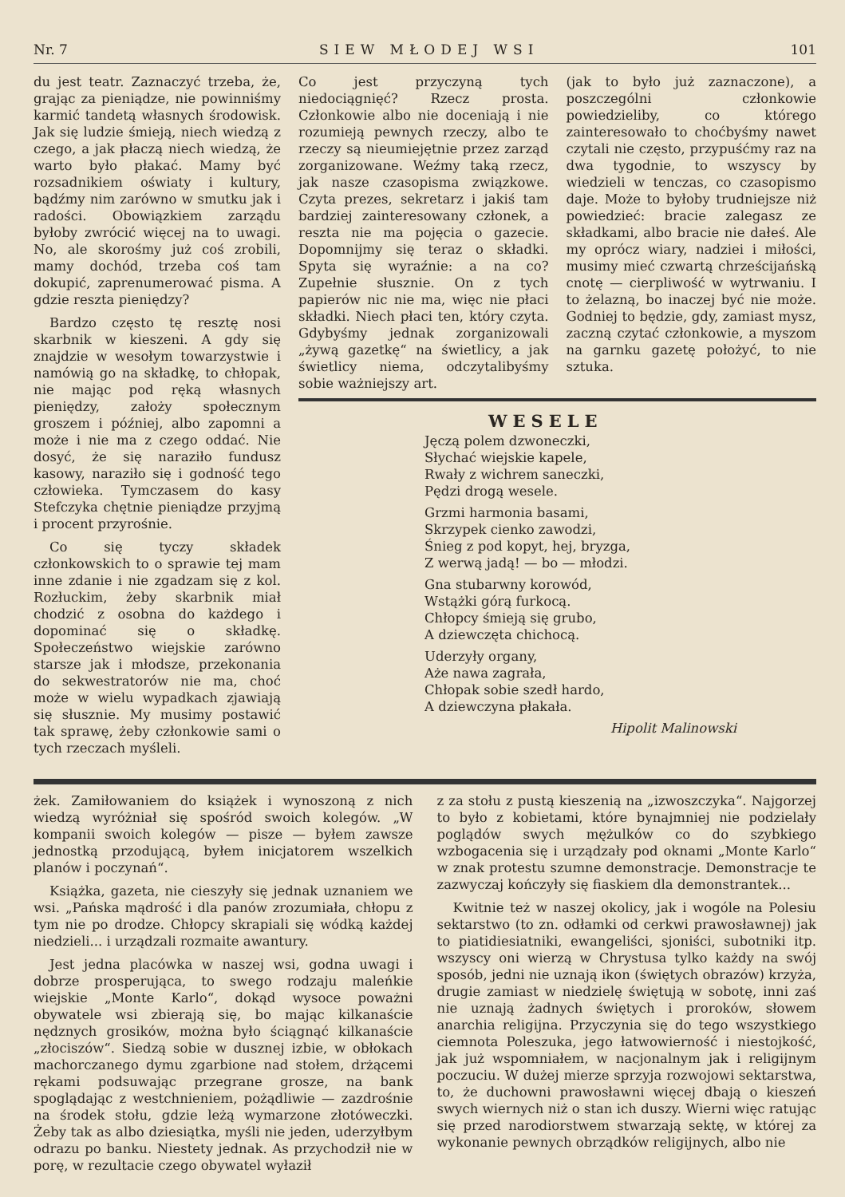Nr. 7 SIEW MŁODEJ WSI 101
du jest teatr. Zaznaczyć trzeba, że, grając za pieniądze, nie powinniśmy karmić tandetą własnych środowisk. Jak się ludzie śmieją, niech wiedzą z czego, a jak płaczą niech wiedzą, że warto było płakać. Mamy być rozsadnikiem oświaty i kultury, bądźmy nim zarówno w smutku jak i radości. Obowiązkiem zarządu byłoby zwrócić więcej na to uwagi. No, ale skorośmy już coś zrobili, mamy dochód, trzeba coś tam dokupić, zaprenumerować pisma. A gdzie reszta pieniędzy?
Bardzo często tę resztę nosi skarbnik w kieszeni. A gdy się znajdzie w wesołym towarzystwie i namówią go na składkę, to chłopak, nie mając pod ręką własnych pieniędzy, założy społecznym groszem i później, albo zapomni a może i nie ma z czego oddać. Nie dosyć, że się naraziło fundusz kasowy, naraziło się i godność tego człowieka. Tymczasem do kasy Stefczyka chętnie pieniądze przyjmą i procent przyrośnie.
Co się tyczy składek członkowskich to o sprawie tej mam inne zdanie i nie zgadzam się z kol. Rozłuckim, żeby skarbnik miał chodzić z osobna do każdego i dopominać się o składkę. Społeczeństwo wiejskie zarówno starsze jak i młodsze, przekonania do sekwestratorów nie ma, choć może w wielu wypadkach zjawiają się słusznie. My musimy postawić tak sprawę, żeby członkowie sami o tych rzeczach myśleli.
Co jest przyczyną tych niedociągnięć? Rzecz prosta. Członkowie albo nie doceniają i nie rozumieją pewnych rzeczy, albo te rzeczy są nieumiejętnie przez zarząd zorganizowane. Weźmy taką rzecz, jak nasze czasopisma związkowe. Czyta prezes, sekretarz i jakiś tam bardziej zainteresowany członek, a reszta nie ma pojęcia o gazecie. Dopomnijmy się teraz o składki. Spyta się wyraźnie: a na co? Zupełnie słusznie. On z tych papierów nic nie ma, więc nie płaci składki. Niech płaci ten, który czyta. Gdybyśmy jednak zorganizowali „żywą gazetkę“ na świetlicy, a jak świetlicy niema, odczytalibyśmy sobie ważniejszy art.
(jak to było już zaznaczone), a poszczególni członkowie powiedzieliby, co którego zainteresowało to choćbyśmy nawet czytali nie często, przypuśćmy raz na dwa tygodnie, to wszyscy by wiedzieli w tenczas, co czasopismo daje. Może to byłoby trudniejsze niż powiedzieć: bracie zalegasz ze składkami, albo bracie nie dałeś. Ale my oprócz wiary, nadziei i miłości, musimy mieć czwartą chrześcijańską cnotę — cierpliwość w wytrwaniu. I to żelazną, bo inaczej być nie może. Godniej to będzie, gdy, zamiast mysz, zaczną czytać członkowie, a myszom na garnku gazetę położyć, to nie sztuka.
WESELE
Jęczą polem dzwoneczki,
Słychać wiejskie kapele,
Rwały z wichrem saneczki,
Pędzi drogą wesele.
Grzmi harmonia basami,
Skrzypek cienko zawodzi,
Śnieg z pod kopyt, hej, bryzga,
Z werwą jadą! — bo — młodzi.
Gna stubarwny korowód,
Wstążki górą furkocą.
Chłopcy śmieją się grubo,
A dziewczęta chichocą.
Uderzyły organy,
Aże nawa zagrała,
Chłopak sobie szedł hardo,
A dziewczyna płakała.
Hipolit Malinowski
żek. Zamiłowaniem do książek i wynoszoną z nich wiedzą wyróżniał się spośród swoich kolegów. „W kompanii swoich kolegów — pisze — byłem zawsze jednostką przodującą, byłem inicjatorem wszelkich planów i poczynań“.
Książka, gazeta, nie cieszyły się jednak uznaniem we wsi. „Pańska mądrość i dla panów zrozumiała, chłopu z tym nie po drodze. Chłopcy skrapiali się wódką każdej niedzieli... i urządzali rozmaite awantury.
Jest jedna placówka w naszej wsi, godna uwagi i dobrze prosperująca, to swego rodzaju maleńkie wiejskie „Monte Karlo“, dokąd wysoce poważni obywatele wsi zbierają się, bo mając kilkanaście nędznych grosików, można było ściągnąć kilkanaście „złociszów“. Siedzą sobie w dusznej izbie, w obłokach machorczanego dymu zgarbione nad stołem, drżącemi rękami podsuwając przegrane grosze, na bank spoglądając z westchnieniem, pożądliwie — zazdrośnie na środek stołu, gdzie leżą wymarzone złotóweczki. Żeby tak as albo dziesiątka, myśli nie jeden, uderzyłbym odrazu po banku. Niestety jednak. As przychodził nie w porę, w rezultacie czego obywatel wyłaził
z za stołu z pustą kieszenią na „izwoszczyka“. Najgorzej to było z kobietami, które bynajmniej nie podzielały poglądów swych mężulków co do szybkiego wzbogacenia się i urządzały pod oknami „Monte Karlo“ w znak protestu szumne demonstracje. Demonstracje te zazwyczaj kończyły się fiaskiem dla demonstrantek...
Kwitnie też w naszej okolicy, jak i wogóle na Polesiu sektarstwo (to zn. odłamki od cerkwi prawosławnej) jak to piatidiesiatniki, ewangeliści, sjoniści, subotniki itp. wszyscy oni wierzą w Chrystusa tylko każdy na swój sposób, jedni nie uznają ikon (świętych obrazów) krzyża, drugie zamiast w niedzielę świętują w sobotę, inni zaś nie uznają żadnych świętych i proroków, słowem anarchia religijna. Przyczynia się do tego wszystkiego ciemnota Poleszuka, jego łatwowierność i niestojkość, jak już wspomniałem, w nacjonalnym jak i religijnym poczuciu. W dużej mierze sprzyja rozwojowi sektarstwa, to, że duchowni prawosławni więcej dbają o kieszeń swych wiernych niż o stan ich duszy. Wierni więc ratując się przed narodiorstwem stwarzają sektę, w której za wykonanie pewnych obrządków religijnych, albo nie